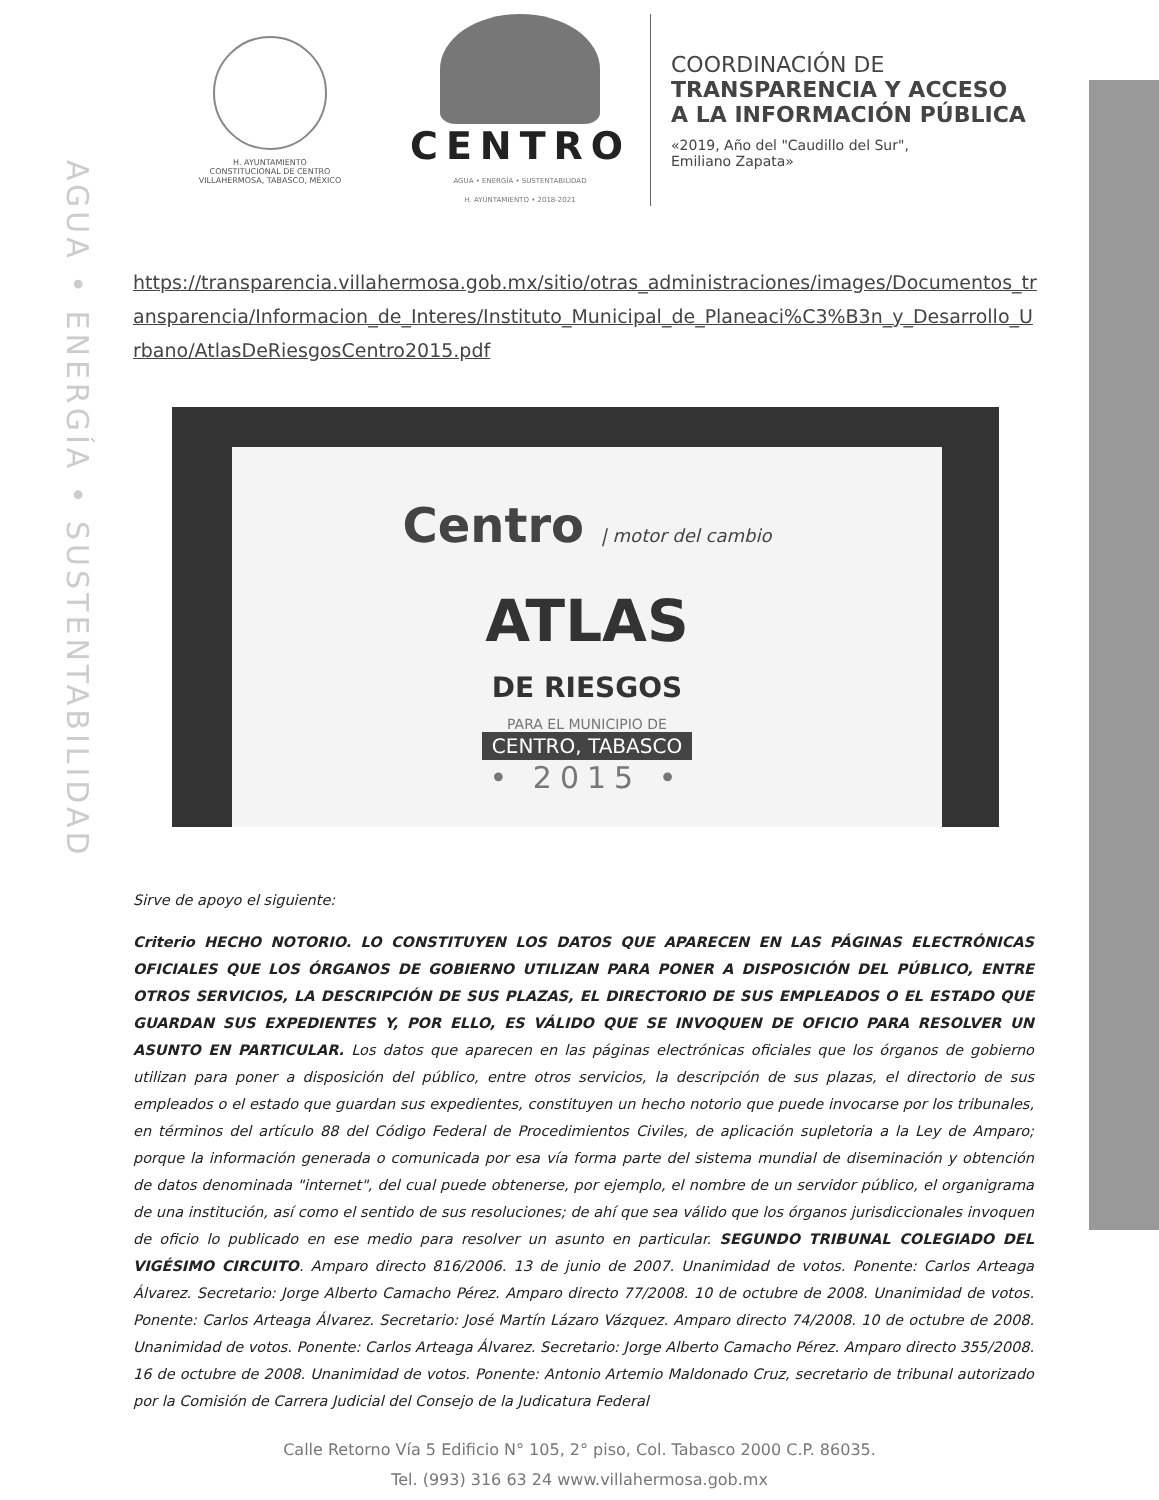AGUA • ENERGÍA • SUSTENTABILIDAD
H. AYUNTAMIENTO
CONSTITUCIONAL DE CENTRO
VILLAHERMOSA, TABASCO, MÉXICO
CENTRO
AGUA • ENERGÍA • SUSTENTABILIDAD
H. AYUNTAMIENTO • 2018-2021
COORDINACIÓN DE
TRANSPARENCIA Y ACCESO
A LA INFORMACIÓN PÚBLICA
«2019, Año del "Caudillo del Sur",
Emiliano Zapata»
https://transparencia.villahermosa.gob.mx/sitio/otras_administraciones/images/Documentos_transparencia/Informacion_de_Interes/Instituto_Municipal_de_Planeaci%C3%B3n_y_Desarrollo_Urbano/AtlasDeRiesgosCentro2015.pdf
Centro | motor del cambio
ATLAS
DE RIESGOS
PARA EL MUNICIPIO DE
CENTRO, TABASCO
• 2015 •
Sirve de apoyo el siguiente:
Criterio HECHO NOTORIO. LO CONSTITUYEN LOS DATOS QUE APARECEN EN LAS PÁGINAS ELECTRÓNICAS OFICIALES QUE LOS ÓRGANOS DE GOBIERNO UTILIZAN PARA PONER A DISPOSICIÓN DEL PÚBLICO, ENTRE OTROS SERVICIOS, LA DESCRIPCIÓN DE SUS PLAZAS, EL DIRECTORIO DE SUS EMPLEADOS O EL ESTADO QUE GUARDAN SUS EXPEDIENTES Y, POR ELLO, ES VÁLIDO QUE SE INVOQUEN DE OFICIO PARA RESOLVER UN ASUNTO EN PARTICULAR. Los datos que aparecen en las páginas electrónicas oficiales que los órganos de gobierno utilizan para poner a disposición del público, entre otros servicios, la descripción de sus plazas, el directorio de sus empleados o el estado que guardan sus expedientes, constituyen un hecho notorio que puede invocarse por los tribunales, en términos del artículo 88 del Código Federal de Procedimientos Civiles, de aplicación supletoria a la Ley de Amparo; porque la información generada o comunicada por esa vía forma parte del sistema mundial de diseminación y obtención de datos denominada "internet", del cual puede obtenerse, por ejemplo, el nombre de un servidor público, el organigrama de una institución, así como el sentido de sus resoluciones; de ahí que sea válido que los órganos jurisdiccionales invoquen de oficio lo publicado en ese medio para resolver un asunto en particular. SEGUNDO TRIBUNAL COLEGIADO DEL VIGÉSIMO CIRCUITO. Amparo directo 816/2006. 13 de junio de 2007. Unanimidad de votos. Ponente: Carlos Arteaga Álvarez. Secretario: Jorge Alberto Camacho Pérez. Amparo directo 77/2008. 10 de octubre de 2008. Unanimidad de votos. Ponente: Carlos Arteaga Álvarez. Secretario: José Martín Lázaro Vázquez. Amparo directo 74/2008. 10 de octubre de 2008. Unanimidad de votos. Ponente: Carlos Arteaga Álvarez. Secretario: Jorge Alberto Camacho Pérez. Amparo directo 355/2008. 16 de octubre de 2008. Unanimidad de votos. Ponente: Antonio Artemio Maldonado Cruz, secretario de tribunal autorizado por la Comisión de Carrera Judicial del Consejo de la Judicatura Federal
Calle Retorno Vía 5 Edificio N° 105, 2° piso, Col. Tabasco 2000 C.P. 86035.
Tel. (993) 316 63 24 www.villahermosa.gob.mx